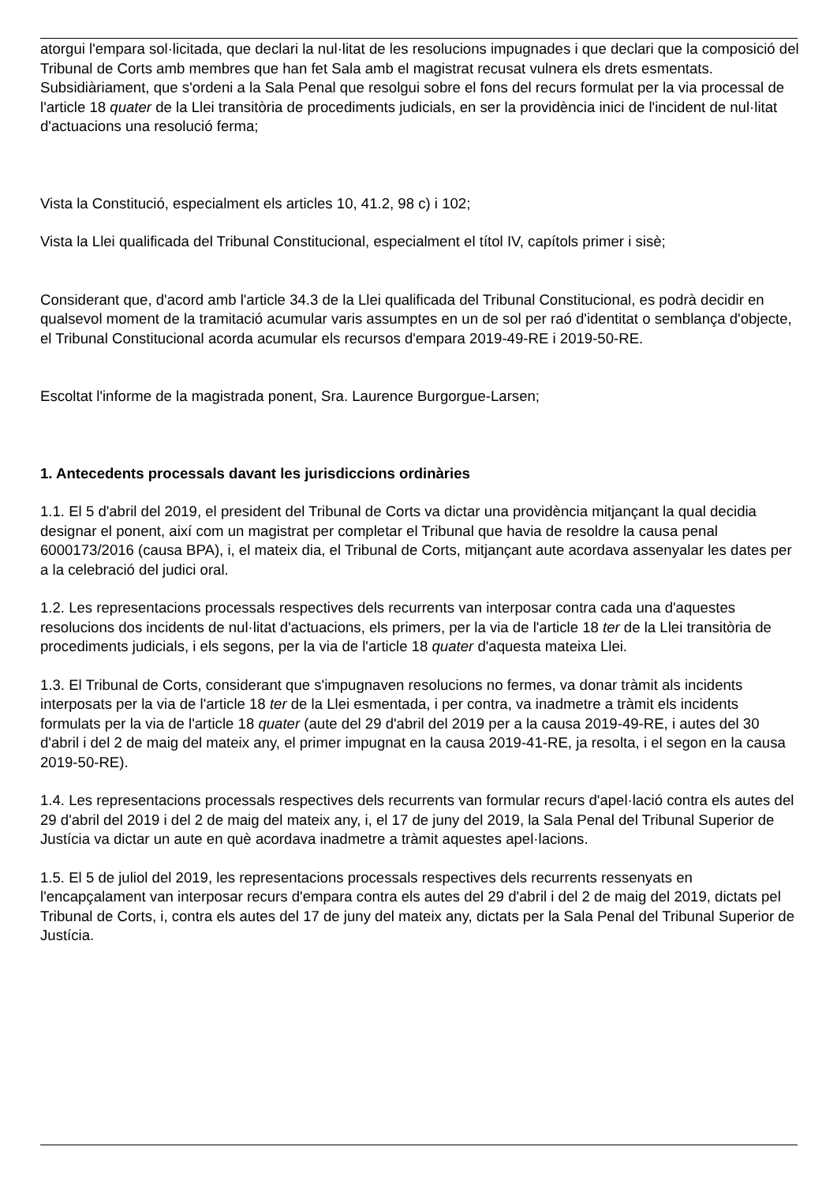atorgui l'empara sol·licitada, que declari la nul·litat de les resolucions impugnades i que declari que la composició del Tribunal de Corts amb membres que han fet Sala amb el magistrat recusat vulnera els drets esmentats. Subsidiàriament, que s'ordeni a la Sala Penal que resolgui sobre el fons del recurs formulat per la via processal de l'article 18 quater de la Llei transitòria de procediments judicials, en ser la providència inici de l'incident de nul·litat d'actuacions una resolució ferma;
Vista la Constitució, especialment els articles 10, 41.2, 98 c) i 102;
Vista la Llei qualificada del Tribunal Constitucional, especialment el títol IV, capítols primer i sisè;
Considerant que, d'acord amb l'article 34.3 de la Llei qualificada del Tribunal Constitucional, es podrà decidir en qualsevol moment de la tramitació acumular varis assumptes en un de sol per raó d'identitat o semblança d'objecte, el Tribunal Constitucional acorda acumular els recursos d'empara 2019-49-RE i 2019-50-RE.
Escoltat l'informe de la magistrada ponent, Sra. Laurence Burgorgue-Larsen;
1. Antecedents processals davant les jurisdiccions ordinàries
1.1. El 5 d'abril del 2019, el president del Tribunal de Corts va dictar una providència mitjançant la qual decidia designar el ponent, així com un magistrat per completar el Tribunal que havia de resoldre la causa penal 6000173/2016 (causa BPA), i, el mateix dia, el Tribunal de Corts, mitjançant aute acordava assenyalar les dates per a la celebració del judici oral.
1.2. Les representacions processals respectives dels recurrents van interposar contra cada una d'aquestes resolucions dos incidents de nul·litat d'actuacions, els primers, per la via de l'article 18 ter de la Llei transitòria de procediments judicials, i els segons, per la via de l'article 18 quater d'aquesta mateixa Llei.
1.3. El Tribunal de Corts, considerant que s'impugnaven resolucions no fermes, va donar tràmit als incidents interposats per la via de l'article 18 ter de la Llei esmentada, i per contra, va inadmetre a tràmit els incidents formulats per la via de l'article 18 quater (aute del 29 d'abril del 2019 per a la causa 2019-49-RE, i autes del 30 d'abril i del 2 de maig del mateix any, el primer impugnat en la causa 2019-41-RE, ja resolta, i el segon en la causa 2019-50-RE).
1.4. Les representacions processals respectives dels recurrents van formular recurs d'apel·lació contra els autes del 29 d'abril del 2019 i del 2 de maig del mateix any, i, el 17 de juny del 2019, la Sala Penal del Tribunal Superior de Justícia va dictar un aute en què acordava inadmetre a tràmit aquestes apel·lacions.
1.5. El 5 de juliol del 2019, les representacions processals respectives dels recurrents ressenyats en l'encapçalament van interposar recurs d'empara contra els autes del 29 d'abril i del 2 de maig del 2019, dictats pel Tribunal de Corts, i, contra els autes del 17 de juny del mateix any, dictats per la Sala Penal del Tribunal Superior de Justícia.